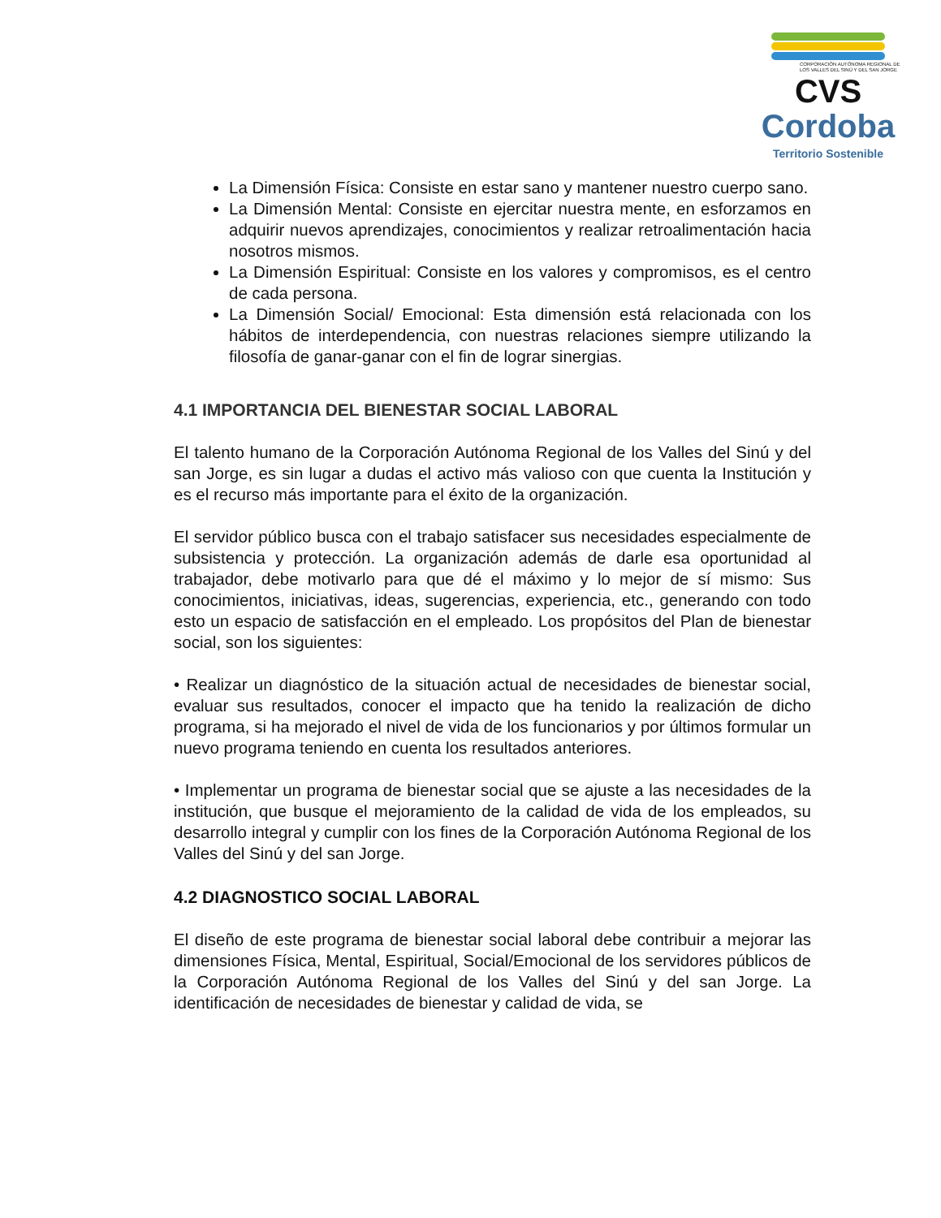CORPORACIÓN AUTÓNOMA REGIONAL DE LOS VALLES DEL SINÚ Y DEL SAN JORGE
CVS
Cordoba
Territorio Sostenible
La Dimensión Física: Consiste en estar sano y mantener nuestro cuerpo sano.
La Dimensión Mental: Consiste en ejercitar nuestra mente, en esforzamos en adquirir nuevos aprendizajes, conocimientos y realizar retroalimentación hacia nosotros mismos.
La Dimensión Espiritual: Consiste en los valores y compromisos, es el centro de cada persona.
La Dimensión Social/ Emocional: Esta dimensión está relacionada con los hábitos de interdependencia, con nuestras relaciones siempre utilizando la filosofía de ganar-ganar con el fin de lograr sinergias.
4.1 IMPORTANCIA DEL BIENESTAR SOCIAL LABORAL
El talento humano de la Corporación Autónoma Regional de los Valles del Sinú y del san Jorge, es sin lugar a dudas el activo más valioso con que cuenta la Institución y es el recurso más importante para el éxito de la organización.
El servidor público busca con el trabajo satisfacer sus necesidades especialmente de subsistencia y protección. La organización además de darle esa oportunidad al trabajador, debe motivarlo para que dé el máximo y lo mejor de sí mismo: Sus conocimientos, iniciativas, ideas, sugerencias, experiencia, etc., generando con todo esto un espacio de satisfacción en el empleado. Los propósitos del Plan de bienestar social, son los siguientes:
• Realizar un diagnóstico de la situación actual de necesidades de bienestar social, evaluar sus resultados, conocer el impacto que ha tenido la realización de dicho programa, si ha mejorado el nivel de vida de los funcionarios y por últimos formular un nuevo programa teniendo en cuenta los resultados anteriores.
• Implementar un programa de bienestar social que se ajuste a las necesidades de la institución, que busque el mejoramiento de la calidad de vida de los empleados, su desarrollo integral y cumplir con los fines de la Corporación Autónoma Regional de los Valles del Sinú y del san Jorge.
4.2 DIAGNOSTICO SOCIAL LABORAL
El diseño de este programa de bienestar social laboral debe contribuir a mejorar las dimensiones Física, Mental, Espiritual, Social/Emocional de los servidores públicos de la Corporación Autónoma Regional de los Valles del Sinú y del san Jorge. La identificación de necesidades de bienestar y calidad de vida, se